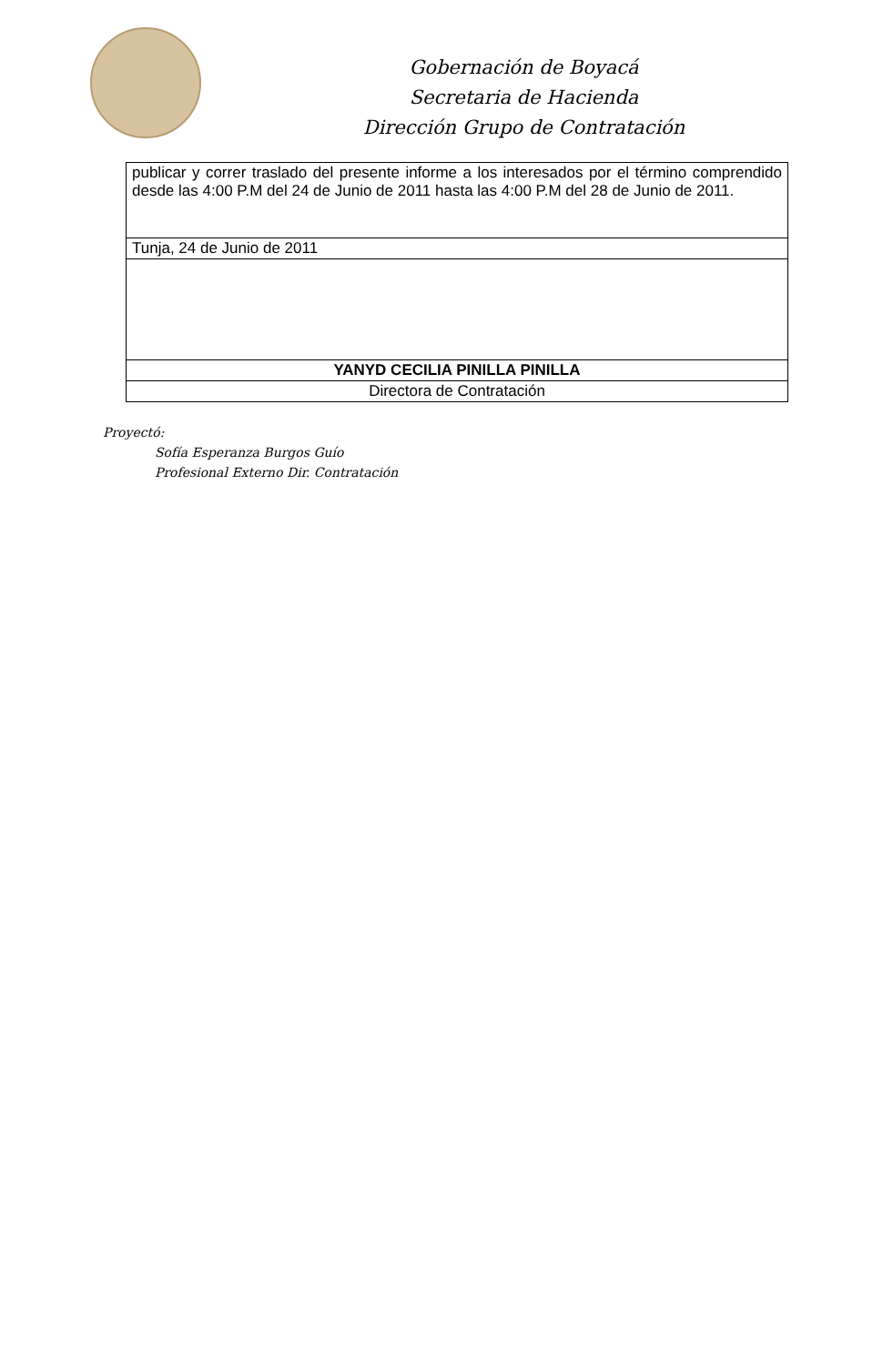Gobernación de Boyacá
Secretaria de Hacienda
Dirección Grupo de Contratación
| publicar y correr traslado del presente informe a los interesados por el término comprendido desde las 4:00 P.M del 24 de Junio de 2011 hasta las 4:00 P.M del 28 de Junio de 2011. |
| Tunja, 24 de Junio de 2011 |
| YANYD CECILIA PINILLA PINILLA |
| Directora de Contratación |
Proyectó:
Sofía Esperanza Burgos Guío
Profesional Externo Dir. Contratación